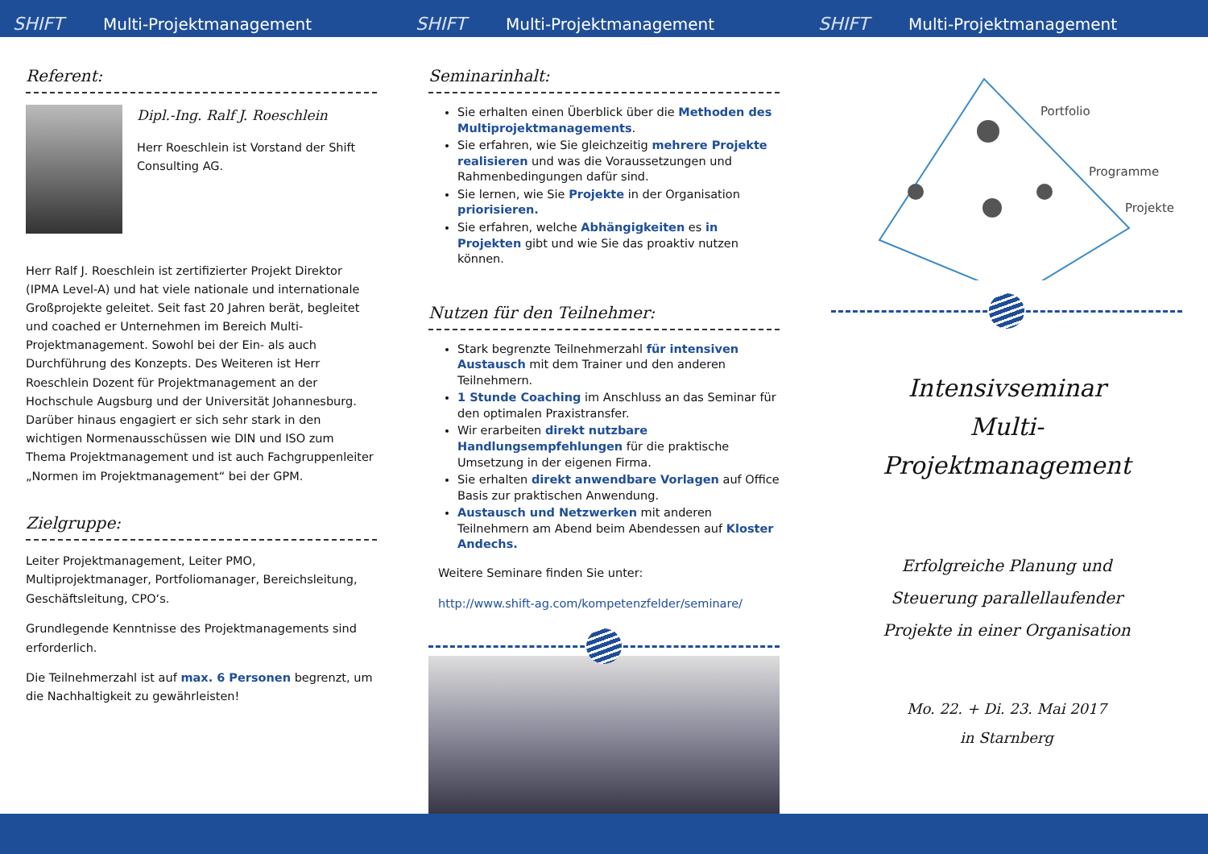SHIFT Multi-Projektmanagement SHIFT Multi-Projektmanagement SHIFT Multi-Projektmanagement
Referent:
Dipl.-Ing. Ralf J. Roeschlein
Herr Roeschlein ist Vorstand der Shift Consulting AG.
Herr Ralf J. Roeschlein ist zertifizierter Projekt Direktor (IPMA Level-A) und hat viele nationale und internationale Großprojekte geleitet. Seit fast 20 Jahren berät, begleitet und coached er Unternehmen im Bereich Multi-Projektmanagement. Sowohl bei der Ein- als auch Durchführung des Konzepts. Des Weiteren ist Herr Roeschlein Dozent für Projektmanagement an der Hochschule Augsburg und der Universität Johannesburg. Darüber hinaus engagiert er sich sehr stark in den wichtigen Normenausschüssen wie DIN und ISO zum Thema Projektmanagement und ist auch Fachgruppenleiter „Normen im Projektmanagement“ bei der GPM.
Zielgruppe:
Leiter Projektmanagement, Leiter PMO, Multiprojektmanager, Portfoliomanager, Bereichsleitung, Geschäftsleitung, CPO‘s.
Grundlegende Kenntnisse des Projektmanagements sind erforderlich.
Die Teilnehmerzahl ist auf max. 6 Personen begrenzt, um die Nachhaltigkeit zu gewährleisten!
Seminarinhalt:
Sie erhalten einen Überblick über die Methoden des Multiprojektmanagements.
Sie erfahren, wie Sie gleichzeitig mehrere Projekte realisieren und was die Voraussetzungen und Rahmenbedingungen dafür sind.
Sie lernen, wie Sie Projekte in der Organisation priorisieren.
Sie erfahren, welche Abhängigkeiten es in Projekten gibt und wie Sie das proaktiv nutzen können.
Nutzen für den Teilnehmer:
Stark begrenzte Teilnehmerzahl für intensiven Austausch mit dem Trainer und den anderen Teilnehmern.
1 Stunde Coaching im Anschluss an das Seminar für den optimalen Praxistransfer.
Wir erarbeiten direkt nutzbare Handlungsempfehlungen für die praktische Umsetzung in der eigenen Firma.
Sie erhalten direkt anwendbare Vorlagen auf Office Basis zur praktischen Anwendung.
Austausch und Netzwerken mit anderen Teilnehmern am Abend beim Abendessen auf Kloster Andechs.
Weitere Seminare finden Sie unter:
http://www.shift-ag.com/kompetenzfelder/seminare/
Portfolio
Programme
Projekte
Intensivseminar
Multi-
Projektmanagement
Erfolgreiche Planung und
Steuerung parallellaufender
Projekte in einer Organisation
Mo. 22. + Di. 23. Mai 2017
in Starnberg